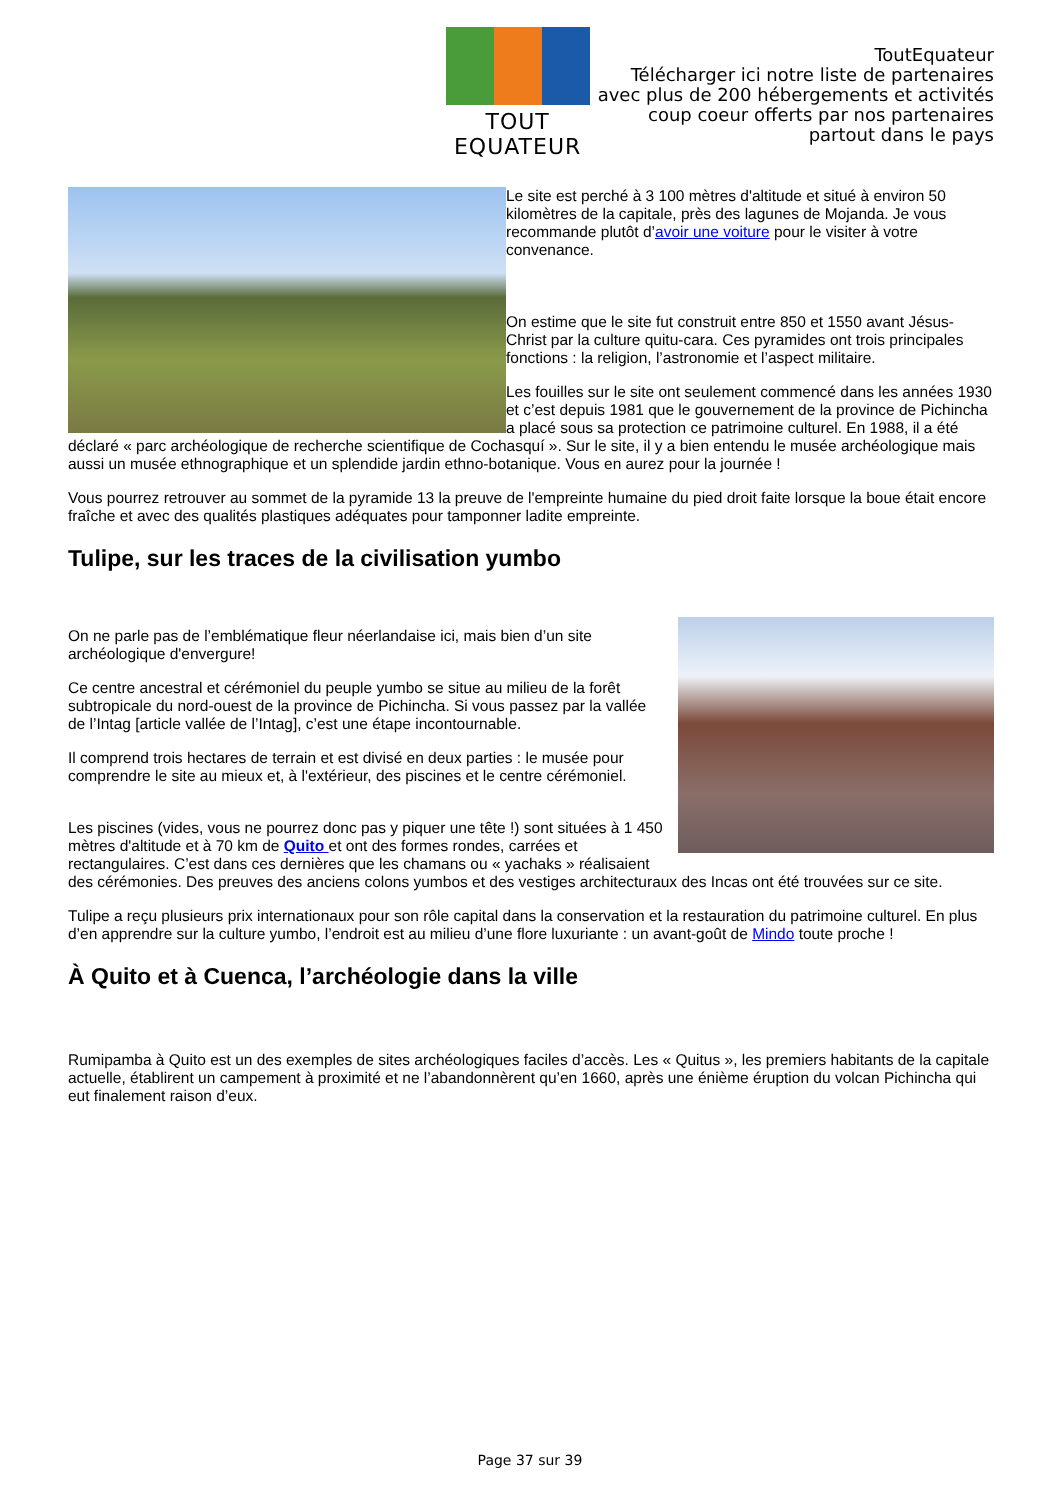TOUT EQUATEUR
ToutEquateur
Télécharger ici notre liste de partenaires
avec plus de 200 hébergements et activités
coup coeur offerts par nos partenaires
partout dans le pays
Le site est perché à 3 100 mètres d'altitude et situé à environ 50 kilomètres de la capitale, près des lagunes de Mojanda. Je vous recommande plutôt d’avoir une voiture pour le visiter à votre convenance.
On estime que le site fut construit entre 850 et 1550 avant Jésus-Christ par la culture quitu-cara. Ces pyramides ont trois principales fonctions : la religion, l’astronomie et l’aspect militaire.
Les fouilles sur le site ont seulement commencé dans les années 1930 et c’est depuis 1981 que le gouvernement de la province de Pichincha a placé sous sa protection ce patrimoine culturel. En 1988, il a été déclaré « parc archéologique de recherche scientifique de Cochasquí ». Sur le site, il y a bien entendu le musée archéologique mais aussi un musée ethnographique et un splendide jardin ethno-botanique. Vous en aurez pour la journée !
Vous pourrez retrouver au sommet de la pyramide 13 la preuve de l'empreinte humaine du pied droit faite lorsque la boue était encore fraîche et avec des qualités plastiques adéquates pour tamponner ladite empreinte.
Tulipe, sur les traces de la civilisation yumbo
On ne parle pas de l’emblématique fleur néerlandaise ici, mais bien d’un site archéologique d'envergure!
Ce centre ancestral et cérémoniel du peuple yumbo se situe au milieu de la forêt subtropicale du nord-ouest de la province de Pichincha. Si vous passez par la vallée de l’Intag [article vallée de l’Intag], c’est une étape incontournable.
Il comprend trois hectares de terrain et est divisé en deux parties : le musée pour comprendre le site au mieux et, à l'extérieur, des piscines et le centre cérémoniel.
Les piscines (vides, vous ne pourrez donc pas y piquer une tête !) sont situées à 1 450 mètres d'altitude et à 70 km de Quito et ont des formes rondes, carrées et rectangulaires. C’est dans ces dernières que les chamans ou « yachaks » réalisaient des cérémonies. Des preuves des anciens colons yumbos et des vestiges architecturaux des Incas ont été trouvées sur ce site.
Tulipe a reçu plusieurs prix internationaux pour son rôle capital dans la conservation et la restauration du patrimoine culturel. En plus d’en apprendre sur la culture yumbo, l’endroit est au milieu d’une flore luxuriante : un avant-goût de Mindo toute proche !
À Quito et à Cuenca, l’archéologie dans la ville
Rumipamba à Quito est un des exemples de sites archéologiques faciles d’accès. Les « Quitus », les premiers habitants de la capitale actuelle, établirent un campement à proximité et ne l’abandonnèrent qu’en 1660, après une énième éruption du volcan Pichincha qui eut finalement raison d’eux.
Page 37 sur 39